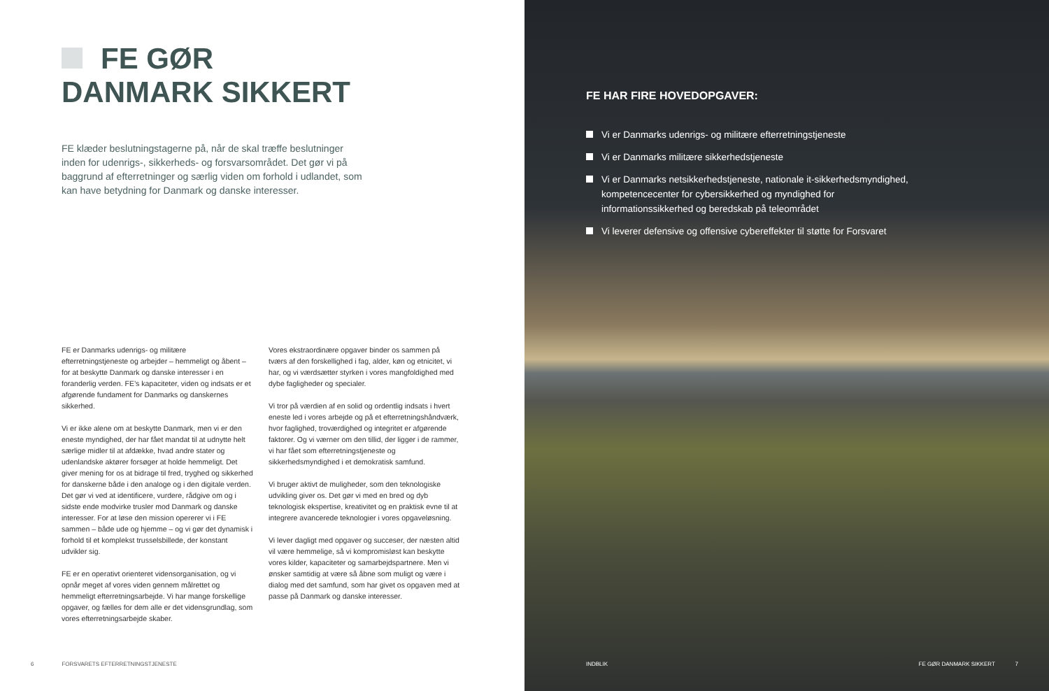FE GØR
DANMARK SIKKERT
FE klæder beslutningstagerne på, når de skal træffe beslutninger inden for udenrigs-, sikkerheds- og forsvarsområdet. Det gør vi på baggrund af efterretninger og særlig viden om forhold i udlandet, som kan have betydning for Danmark og danske interesser.
FE er Danmarks udenrigs- og militære efterretningstjeneste og arbejder – hemmeligt og åbent – for at beskytte Danmark og danske interesser i en foranderlig verden. FE’s kapaciteter, viden og indsats er et afgørende fundament for Danmarks og danskernes sikkerhed.
Vi er ikke alene om at beskytte Danmark, men vi er den eneste myndighed, der har fået mandat til at udnytte helt særlige midler til at afdække, hvad andre stater og udenlandske aktører forsøger at holde hemmeligt. Det giver mening for os at bidrage til fred, tryghed og sikkerhed for danskerne både i den analoge og i den digitale verden. Det gør vi ved at identificere, vurdere, rådgive om og i sidste ende modvirke trusler mod Danmark og danske interesser. For at løse den mission opererer vi i FE sammen – både ude og hjemme – og vi gør det dynamisk i forhold til et komplekst trusselsbillede, der konstant udvikler sig.
FE er en operativt orienteret vidensorganisation, og vi opnår meget af vores viden gennem målrettet og hemmeligt efterretningsarbejde. Vi har mange forskellige opgaver, og fælles for dem alle er det vidensgrundlag, som vores efterretningsarbejde skaber.
Vores ekstraordinære opgaver binder os sammen på tværs af den forskellighed i fag, alder, køn og etnicitet, vi har, og vi værdsætter styrken i vores mangfoldighed med dybe fagligheder og specialer.
Vi tror på værdien af en solid og ordentlig indsats i hvert eneste led i vores arbejde og på et efterretningshåndværk, hvor faglighed, troværdighed og integritet er afgørende faktorer. Og vi værner om den tillid, der ligger i de rammer, vi har fået som efterretningstjeneste og sikkerhedsmyndighed i et demokratisk samfund.
Vi bruger aktivt de muligheder, som den teknologiske udvikling giver os. Det gør vi med en bred og dyb teknologisk ekspertise, kreativitet og en praktisk evne til at integrere avancerede teknologier i vores opgaveløsning.
Vi lever dagligt med opgaver og succeser, der næsten altid vil være hemmelige, så vi kompromisløst kan beskytte vores kilder, kapaciteter og samarbejdspartnere. Men vi ønsker samtidig at være så åbne som muligt og være i dialog med det samfund, som har givet os opgaven med at passe på Danmark og danske interesser.
6 FORSVARETS EFTERRETNINGSTJENESTE
FE HAR FIRE HOVEDOPGAVER:
Vi er Danmarks udenrigs- og militære efterretningstjeneste
Vi er Danmarks militære sikkerhedstjeneste
Vi er Danmarks netsikkerhedstjeneste, nationale it-sikkerhedsmyndighed, kompetencecenter for cybersikkerhed og myndighed for informationssikkerhed og beredskab på teleområdet
Vi leverer defensive og offensive cybereffekter til støtte for Forsvaret
INDBLIK FE GØR DANMARK SIKKERT 7